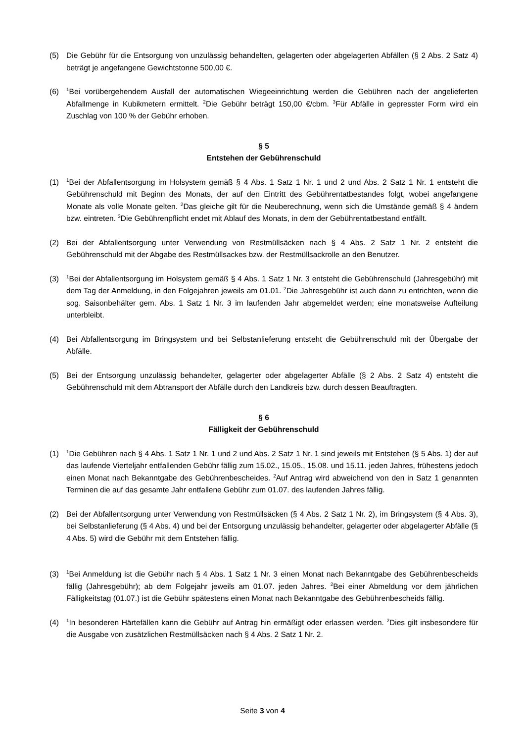(5) Die Gebühr für die Entsorgung von unzulässig behandelten, gelagerten oder abgelagerten Abfällen (§ 2 Abs. 2 Satz 4) beträgt je angefangene Gewichtstonne 500,00 €.
(6)
<sup>1</sup> Bei vorübergehendem Ausfall der automatischen Wiegeeinrichtung werden die Gebühren nach der angelieferten Abfallmenge in Kubikmetern ermittelt. <sup>2</sup>Die Gebühr beträgt 150,00 €/cbm. <sup>3</sup>Für Abfälle in gepresster Form wird ein Zuschlag von 100 % der Gebühr erhoben.
§ 5
Entstehen der Gebührenschuld
(1)
<sup>1</sup> Bei der Abfallentsorgung im Holsystem gemäß § 4 Abs. 1 Satz 1 Nr. 1 und 2 und Abs. 2 Satz 1 Nr. 1 entsteht die Gebührenschuld mit Beginn des Monats, der auf den Eintritt des Gebührentatbestandes folgt, wobei angefangene Monate als volle Monate gelten. <sup>2</sup>Das gleiche gilt für die Neuberechnung, wenn sich die Umstände gemäß § 4 ändern bzw. eintreten. <sup>3</sup>Die Gebührenpflicht endet mit Ablauf des Monats, in dem der Gebührentatbestand entfällt.
(2) Bei der Abfallentsorgung unter Verwendung von Restmüllsäcken nach § 4 Abs. 2 Satz 1 Nr. 2 entsteht die Gebührenschuld mit der Abgabe des Restmüllsackes bzw. der Restmüllsackrolle an den Benutzer.
(3)
<sup>1</sup> Bei der Abfallentsorgung im Holsystem gemäß § 4 Abs. 1 Satz 1 Nr. 3 entsteht die Gebührenschuld (Jahresgebühr) mit dem Tag der Anmeldung, in den Folgejahren jeweils am 01.01. <sup>2</sup>Die Jahresgebühr ist auch dann zu entrichten, wenn die sog. Saisonbehälter gem. Abs. 1 Satz 1 Nr. 3 im laufenden Jahr abgemeldet werden; eine monatsweise Aufteilung unterbleibt.
(4) Bei Abfallentsorgung im Bringsystem und bei Selbstanlieferung entsteht die Gebührenschuld mit der Übergabe der Abfälle.
(5) Bei der Entsorgung unzulässig behandelter, gelagerter oder abgelagerter Abfälle (§ 2 Abs. 2 Satz 4) entsteht die Gebührenschuld mit dem Abtransport der Abfälle durch den Landkreis bzw. durch dessen Beauftragten.
§ 6
Fälligkeit der Gebührenschuld
(1)
<sup>1</sup> Die Gebühren nach § 4 Abs. 1 Satz 1 Nr. 1 und 2 und Abs. 2 Satz 1 Nr. 1 sind jeweils mit Entstehen (§ 5 Abs. 1) der auf das laufende Vierteljahr entfallenden Gebühr fällig zum 15.02., 15.05., 15.08. und 15.11. jeden Jahres, frühestens jedoch einen Monat nach Bekanntgabe des Gebührenbescheides. <sup>2</sup>Auf Antrag wird abweichend von den in Satz 1 genannten Terminen die auf das gesamte Jahr entfallene Gebühr zum 01.07. des laufenden Jahres fällig.
(2) Bei der Abfallentsorgung unter Verwendung von Restmüllsäcken (§ 4 Abs. 2 Satz 1 Nr. 2), im Bringsystem (§ 4 Abs. 3), bei Selbstanlieferung (§ 4 Abs. 4) und bei der Entsorgung unzulässig behandelter, gelagerter oder abgelagerter Abfälle (§ 4 Abs. 5) wird die Gebühr mit dem Entstehen fällig.
(3)
<sup>1</sup> Bei Anmeldung ist die Gebühr nach § 4 Abs. 1 Satz 1 Nr. 3 einen Monat nach Bekanntgabe des Gebührenbescheids fällig (Jahresgebühr); ab dem Folgejahr jeweils am 01.07. jeden Jahres. <sup>2</sup>Bei einer Abmeldung vor dem jährlichen Fälligkeitstag (01.07.) ist die Gebühr spätestens einen Monat nach Bekanntgabe des Gebührenbescheids fällig.
(4)
<sup>1</sup> In besonderen Härtefällen kann die Gebühr auf Antrag hin ermäßigt oder erlassen werden. <sup>2</sup>Dies gilt insbesondere für die Ausgabe von zusätzlichen Restmüllsäcken nach § 4 Abs. 2 Satz 1 Nr. 2.
Seite 3 von 4